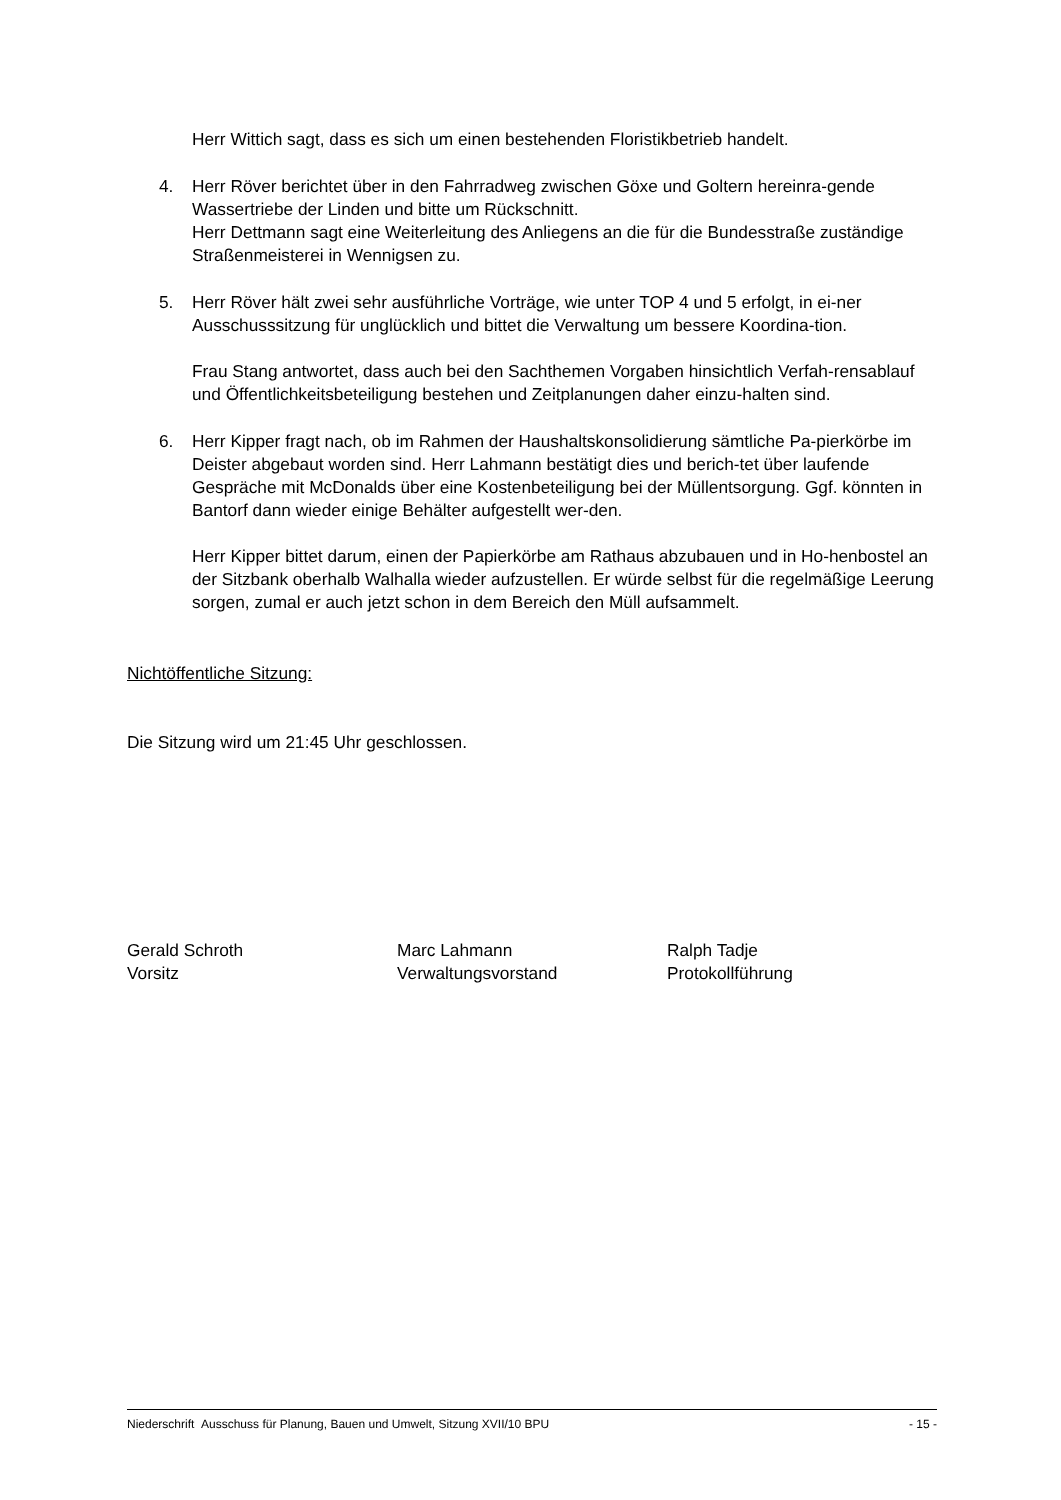Herr Wittich sagt, dass es sich um einen bestehenden Floristikbetrieb handelt.
4. Herr Röver berichtet über in den Fahrradweg zwischen Göxe und Goltern hereinra-gende Wassertriebe der Linden und bitte um Rückschnitt.
Herr Dettmann sagt eine Weiterleitung des Anliegens an die für die Bundesstraße zuständige Straßenmeisterei in Wennigsen zu.
5. Herr Röver hält zwei sehr ausführliche Vorträge, wie unter TOP 4 und 5 erfolgt, in ei-ner Ausschusssitzung für unglücklich und bittet die Verwaltung um bessere Koordina-tion.
Frau Stang antwortet, dass auch bei den Sachthemen Vorgaben hinsichtlich Verfah-rensablauf und Öffentlichkeitsbeteiligung bestehen und Zeitplanungen daher einzu-halten sind.
6. Herr Kipper fragt nach, ob im Rahmen der Haushaltskonsolidierung sämtliche Pa-pierkörbe im Deister abgebaut worden sind. Herr Lahmann bestätigt dies und berich-tet über laufende Gespräche mit McDonalds über eine Kostenbeteiligung bei der Müllentsorgung. Ggf. könnten in Bantorf dann wieder einige Behälter aufgestellt wer-den.
Herr Kipper bittet darum, einen der Papierkörbe am Rathaus abzubauen und in Ho-henbostel an der Sitzbank oberhalb Walhalla wieder aufzustellen. Er würde selbst für die regelmäßige Leerung sorgen, zumal er auch jetzt schon in dem Bereich den Müll aufsammelt.
Nichtöffentliche Sitzung:
Die Sitzung wird um 21:45 Uhr geschlossen.
Gerald Schroth
Vorsitz
Marc Lahmann
Verwaltungsvorstand
Ralph Tadje
Protokollführung
Niederschrift Ausschuss für Planung, Bauen und Umwelt, Sitzung XVII/10 BPU - 15 -